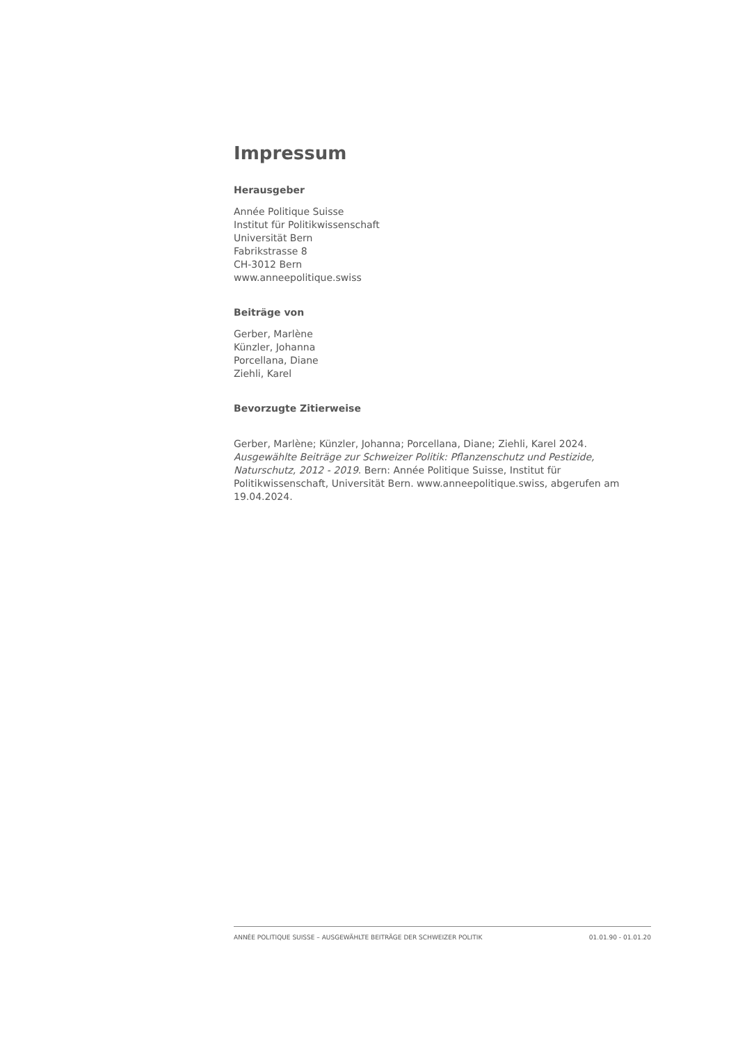Impressum
Herausgeber
Année Politique Suisse
Institut für Politikwissenschaft
Universität Bern
Fabrikstrasse 8
CH-3012 Bern
www.anneepolitique.swiss
Beiträge von
Gerber, Marlène
Künzler, Johanna
Porcellana, Diane
Ziehli, Karel
Bevorzugte Zitierweise
Gerber, Marlène; Künzler, Johanna; Porcellana, Diane; Ziehli, Karel 2024. Ausgewählte Beiträge zur Schweizer Politik: Pflanzenschutz und Pestizide, Naturschutz, 2012 - 2019. Bern: Année Politique Suisse, Institut für Politikwissenschaft, Universität Bern. www.anneepolitique.swiss, abgerufen am 19.04.2024.
ANNÉE POLITIQUE SUISSE – AUSGEWÄHLTE BEITRÄGE DER SCHWEIZER POLITIK 01.01.90 - 01.01.20